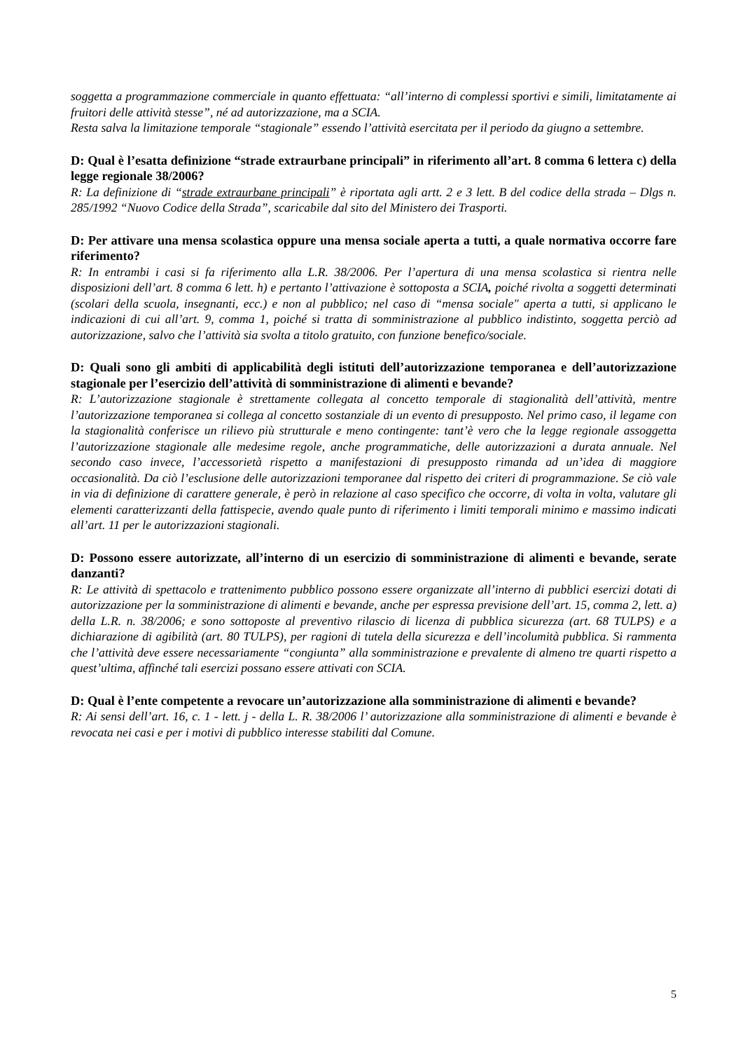soggetta a programmazione commerciale in quanto effettuata: “all’interno di complessi sportivi e simili, limitatamente ai fruitori delle attività stesse”, né ad autorizzazione, ma a SCIA.
Resta salva la limitazione temporale “stagionale” essendo l’attività esercitata per il periodo da giugno a settembre.
D: Qual è l’esatta definizione “strade extraurbane principali” in riferimento all’art. 8 comma 6 lettera c) della legge regionale 38/2006?
R: La definizione di “strade extraurbane principali” è riportata agli artt. 2 e 3 lett. B del codice della strada – Dlgs n. 285/1992 “Nuovo Codice della Strada”, scaricabile dal sito del Ministero dei Trasporti.
D: Per attivare una mensa scolastica oppure una mensa sociale aperta a tutti, a quale normativa occorre fare riferimento?
R: In entrambi i casi si fa riferimento alla L.R. 38/2006. Per l’apertura di una mensa scolastica si rientra nelle disposizioni dell’art. 8 comma 6 lett. h) e pertanto l’attivazione è sottoposta a SCIA, poiché rivolta a soggetti determinati (scolari della scuola, insegnanti, ecc.) e non al pubblico; nel caso di “mensa sociale" aperta a tutti, si applicano le indicazioni di cui all’art. 9, comma 1, poiché si tratta di somministrazione al pubblico indistinto, soggetta perciò ad autorizzazione, salvo che l’attività sia svolta a titolo gratuito, con funzione benefico/sociale.
D: Quali sono gli ambiti di applicabilità degli istituti dell’autorizzazione temporanea e dell’autorizzazione stagionale per l’esercizio dell’attività di somministrazione di alimenti e bevande?
R: L’autorizzazione stagionale è strettamente collegata al concetto temporale di stagionalità dell’attività, mentre l’autorizzazione temporanea si collega al concetto sostanziale di un evento di presupposto. Nel primo caso, il legame con la stagionalità conferisce un rilievo più strutturale e meno contingente: tant’è vero che la legge regionale assoggetta l’autorizzazione stagionale alle medesime regole, anche programmatiche, delle autorizzazioni a durata annuale. Nel secondo caso invece, l’accessorietà rispetto a manifestazioni di presupposto rimanda ad un’idea di maggiore occasionalità. Da ciò l’esclusione delle autorizzazioni temporanee dal rispetto dei criteri di programmazione. Se ciò vale in via di definizione di carattere generale, è però in relazione al caso specifico che occorre, di volta in volta, valutare gli elementi caratterizzanti della fattispecie, avendo quale punto di riferimento i limiti temporali minimo e massimo indicati all’art. 11 per le autorizzazioni stagionali.
D: Possono essere autorizzate, all’interno di un esercizio di somministrazione di alimenti e bevande, serate danzanti?
R: Le attività di spettacolo e trattenimento pubblico possono essere organizzate all’interno di pubblici esercizi dotati di autorizzazione per la somministrazione di alimenti e bevande, anche per espressa previsione dell’art. 15, comma 2, lett. a) della L.R. n. 38/2006; e sono sottoposte al preventivo rilascio di licenza di pubblica sicurezza (art. 68 TULPS) e a dichiarazione di agibilità (art. 80 TULPS), per ragioni di tutela della sicurezza e dell’incolumità pubblica. Si rammenta che l’attività deve essere necessariamente “congiunta” alla somministrazione e prevalente di almeno tre quarti rispetto a quest’ultima, affinché tali esercizi possano essere attivati con SCIA.
D: Qual è l’ente competente a revocare un’autorizzazione alla somministrazione di alimenti e bevande?
R: Ai sensi dell’art. 16, c. 1 - lett. j - della L. R. 38/2006 l’ autorizzazione alla somministrazione di alimenti e bevande è revocata nei casi e per i motivi di pubblico interesse stabiliti dal Comune.
5